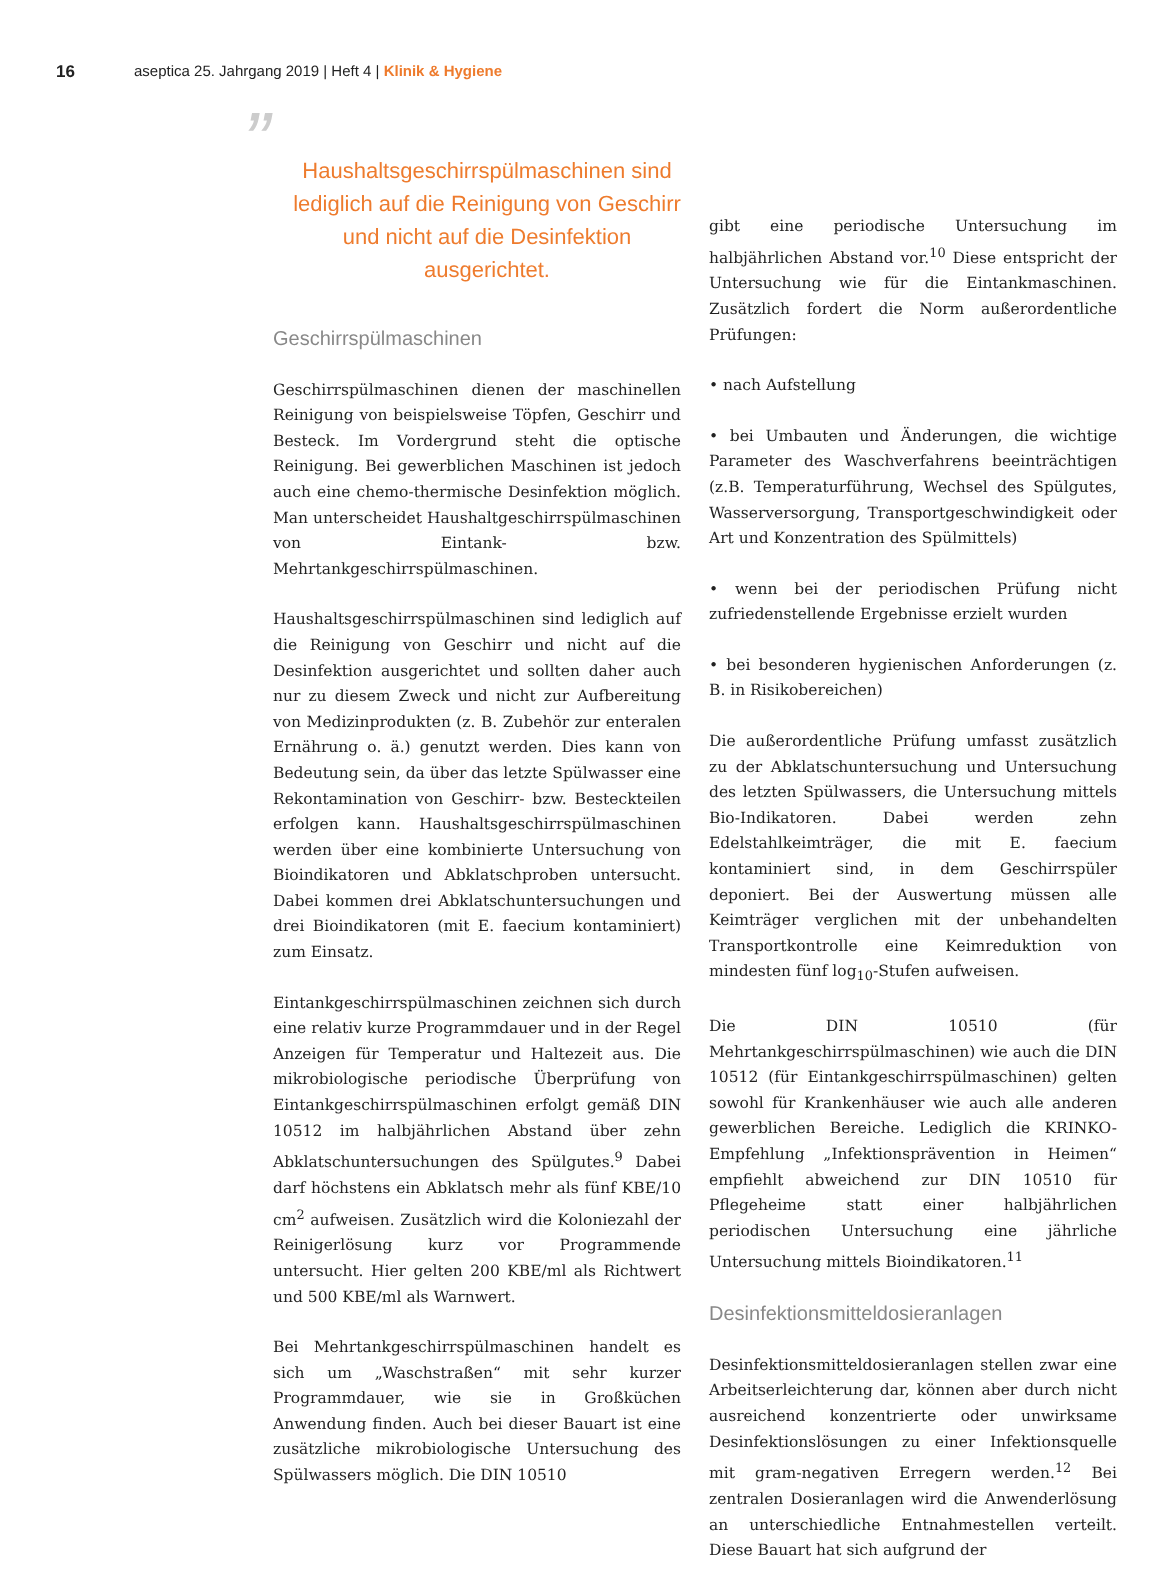16 aseptica 25. Jahrgang 2019 | Heft 4 | Klinik & Hygiene
” Haushaltsgeschirrspülmaschinen sind lediglich auf die Reinigung von Geschirr und nicht auf die Desinfektion ausgerichtet.
Geschirrspülmaschinen
Geschirrspülmaschinen dienen der maschinellen Reinigung von beispielsweise Töpfen, Geschirr und Besteck. Im Vordergrund steht die optische Reinigung. Bei gewerblichen Maschinen ist jedoch auch eine chemo-thermische Desinfektion möglich. Man unterscheidet Haushaltgeschirrspülmaschinen von Eintank- bzw. Mehrtankgeschirrspülmaschinen.
Haushaltsgeschirrspülmaschinen sind lediglich auf die Reinigung von Geschirr und nicht auf die Desinfektion ausgerichtet und sollten daher auch nur zu diesem Zweck und nicht zur Aufbereitung von Medizinprodukten (z. B. Zubehör zur enteralen Ernährung o. ä.) genutzt werden. Dies kann von Bedeutung sein, da über das letzte Spülwasser eine Rekontamination von Geschirr- bzw. Besteckteilen erfolgen kann. Haushaltsgeschirrspülmaschinen werden über eine kombinierte Untersuchung von Bioindikatoren und Abklatschproben untersucht. Dabei kommen drei Abklatschuntersuchungen und drei Bioindikatoren (mit E. faecium kontaminiert) zum Einsatz.
Eintankgeschirrspülmaschinen zeichnen sich durch eine relativ kurze Programmdauer und in der Regel Anzeigen für Temperatur und Haltezeit aus. Die mikrobiologische periodische Überprüfung von Eintankgeschirrspülmaschinen erfolgt gemäß DIN 10512 im halbjährlichen Abstand über zehn Abklatschuntersuchungen des Spülgutes.<sup>9</sup> Dabei darf höchstens ein Abklatsch mehr als fünf KBE/10 cm<sup>2</sup> aufweisen. Zusätzlich wird die Koloniezahl der Reinigerlösung kurz vor Programmende untersucht. Hier gelten 200 KBE/ml als Richtwert und 500 KBE/ml als Warnwert.
Bei Mehrtankgeschirrspülmaschinen handelt es sich um „Waschstraßen“ mit sehr kurzer Programmdauer, wie sie in Großküchen Anwendung finden. Auch bei dieser Bauart ist eine zusätzliche mikrobiologische Untersuchung des Spülwassers möglich. Die DIN 10510
gibt eine periodische Untersuchung im halbjährlichen Abstand vor.<sup>10</sup> Diese entspricht der Untersuchung wie für die Eintankmaschinen. Zusätzlich fordert die Norm außerordentliche Prüfungen:
• nach Aufstellung
• bei Umbauten und Änderungen, die wichtige Parameter des Waschverfahrens beeinträchtigen (z.B. Temperaturführung, Wechsel des Spülgutes, Wasserversorgung, Transportgeschwindigkeit oder Art und Konzentration des Spülmittels)
• wenn bei der periodischen Prüfung nicht zufriedenstellende Ergebnisse erzielt wurden
• bei besonderen hygienischen Anforderungen (z. B. in Risikobereichen)
Die außerordentliche Prüfung umfasst zusätzlich zu der Abklatschuntersuchung und Untersuchung des letzten Spülwassers, die Untersuchung mittels Bio-Indikatoren. Dabei werden zehn Edelstahlkeimträger, die mit E. faecium kontaminiert sind, in dem Geschirrspüler deponiert. Bei der Auswertung müssen alle Keimträger verglichen mit der unbehandelten Transportkontrolle eine Keimreduktion von mindesten fünf log<sub>10</sub>-Stufen aufweisen.
Die DIN 10510 (für Mehrtankgeschirrspülmaschinen) wie auch die DIN 10512 (für Eintankgeschirrspülmaschinen) gelten sowohl für Krankenhäuser wie auch alle anderen gewerblichen Bereiche. Lediglich die KRINKO-Empfehlung „Infektionsprävention in Heimen“ empfiehlt abweichend zur DIN 10510 für Pflegeheime statt einer halbjährlichen periodischen Untersuchung eine jährliche Untersuchung mittels Bioindikatoren.<sup>11</sup>
Desinfektionsmitteldosieranlagen
Desinfektionsmitteldosieranlagen stellen zwar eine Arbeitserleichterung dar, können aber durch nicht ausreichend konzentrierte oder unwirksame Desinfektionslösungen zu einer Infektionsquelle mit gram-negativen Erregern werden.<sup>12</sup> Bei zentralen Dosieranlagen wird die Anwenderlösung an unterschiedliche Entnahmestellen verteilt. Diese Bauart hat sich aufgrund der